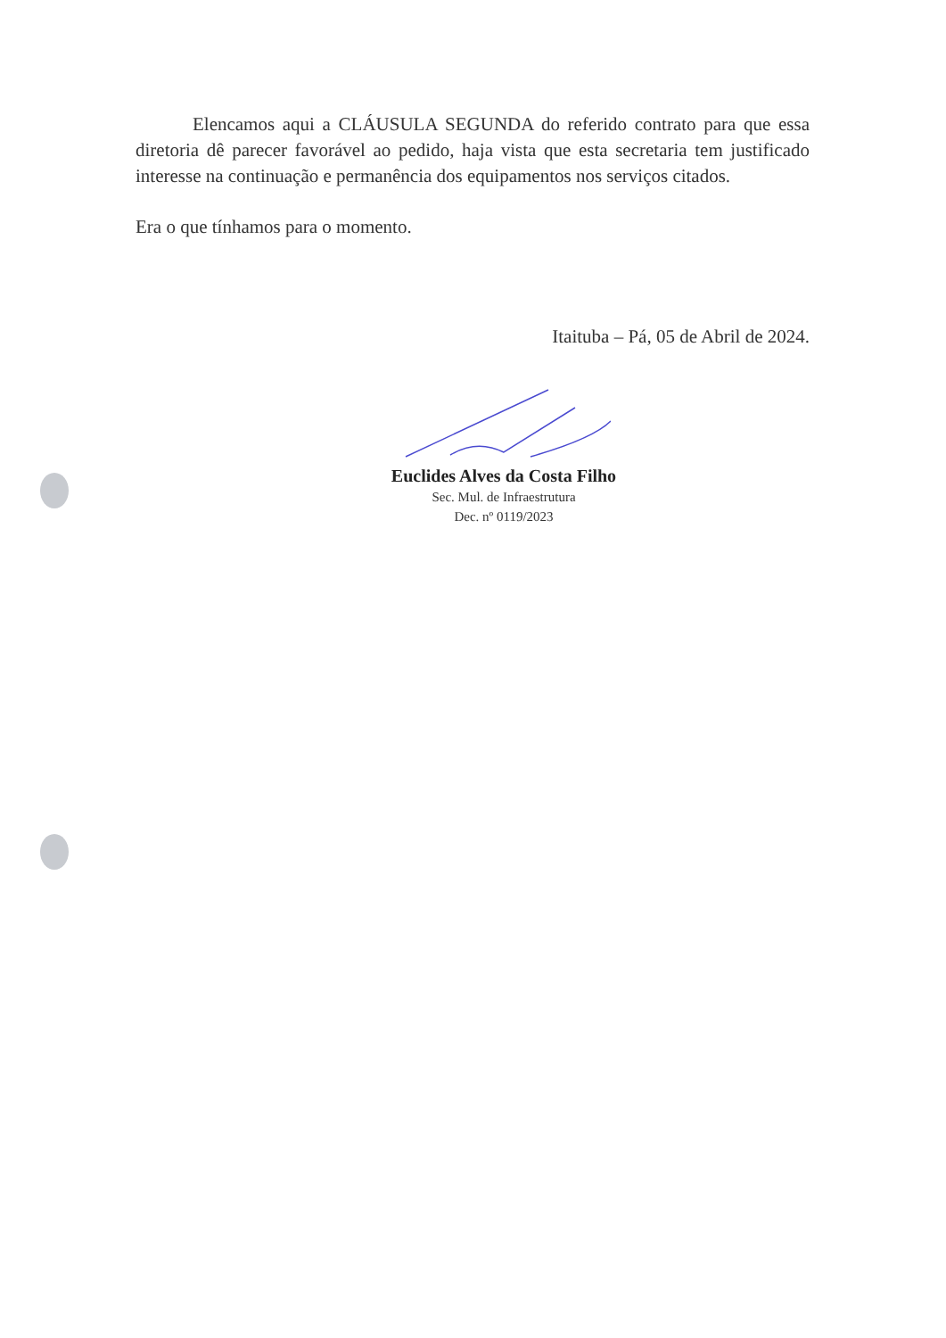Elencamos aqui a CLÁUSULA SEGUNDA do referido contrato para que essa diretoria dê parecer favorável ao pedido, haja vista que esta secretaria tem justificado interesse na continuação e permanência dos equipamentos nos serviços citados.
Era o que tínhamos para o momento.
Itaituba – Pá, 05 de Abril de 2024.
Euclides Alves da Costa Filho
Sec. Mul. de Infraestrutura
Dec. nº 0119/2023